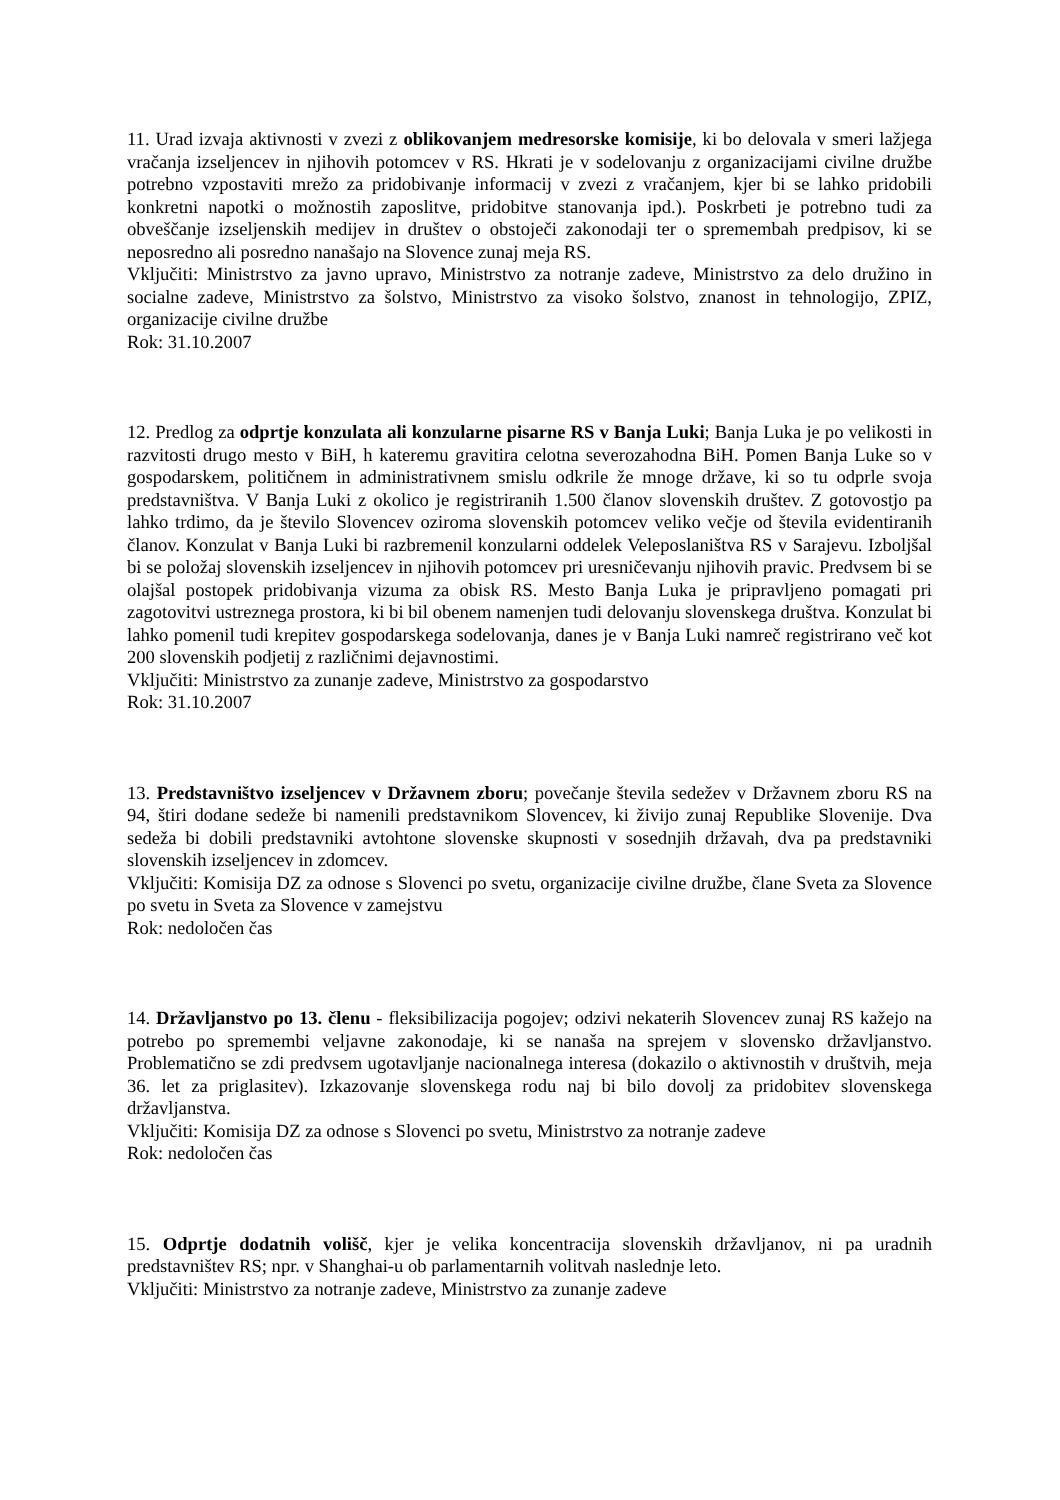11. Urad izvaja aktivnosti v zvezi z oblikovanjem medresorske komisije, ki bo delovala v smeri lažjega vračanja izseljencev in njihovih potomcev v RS. Hkrati je v sodelovanju z organizacijami civilne družbe potrebno vzpostaviti mrežo za pridobivanje informacij v zvezi z vračanjem, kjer bi se lahko pridobili konkretni napotki o možnostih zaposlitve, pridobitve stanovanja ipd.). Poskrbeti je potrebno tudi za obveščanje izseljenskih medijev in društev o obstoječi zakonodaji ter o spremembah predpisov, ki se neposredno ali posredno nanašajo na Slovence zunaj meja RS.
Vključiti: Ministrstvo za javno upravo, Ministrstvo za notranje zadeve, Ministrstvo za delo družino in socialne zadeve, Ministrstvo za šolstvo, Ministrstvo za visoko šolstvo, znanost in tehnologijo, ZPIZ, organizacije civilne družbe
Rok: 31.10.2007
12. Predlog za odprtje konzulata ali konzularne pisarne RS v Banja Luki; Banja Luka je po velikosti in razvitosti drugo mesto v BiH, h kateremu gravitira celotna severozahodna BiH. Pomen Banja Luke so v gospodarskem, političnem in administrativnem smislu odkrile že mnoge države, ki so tu odprle svoja predstavništva. V Banja Luki z okolico je registriranih 1.500 članov slovenskih društev. Z gotovostjo pa lahko trdimo, da je število Slovencev oziroma slovenskih potomcev veliko večje od števila evidentiranih članov. Konzulat v Banja Luki bi razbremenil konzularni oddelek Veleposlaništva RS v Sarajevu. Izboljšal bi se položaj slovenskih izseljencev in njihovih potomcev pri uresničevanju njihovih pravic. Predvsem bi se olajšal postopek pridobivanja vizuma za obisk RS. Mesto Banja Luka je pripravljeno pomagati pri zagotovitvi ustreznega prostora, ki bi bil obenem namenjen tudi delovanju slovenskega društva. Konzulat bi lahko pomenil tudi krepitev gospodarskega sodelovanja, danes je v Banja Luki namreč registrirano več kot 200 slovenskih podjetij z različnimi dejavnostimi.
Vključiti: Ministrstvo za zunanje zadeve, Ministrstvo za gospodarstvo
Rok: 31.10.2007
13. Predstavništvo izseljencev v Državnem zboru; povečanje števila sedežev v Državnem zboru RS na 94, štiri dodane sedeže bi namenili predstavnikom Slovencev, ki živijo zunaj Republike Slovenije. Dva sedeža bi dobili predstavniki avtohtone slovenske skupnosti v sosednjih državah, dva pa predstavniki slovenskih izseljencev in zdomcev.
Vključiti: Komisija DZ za odnose s Slovenci po svetu, organizacije civilne družbe, člane Sveta za Slovence po svetu in Sveta za Slovence v zamejstvu
Rok: nedoločen čas
14. Državljanstvo po 13. členu - fleksibilizacija pogojev; odzivi nekaterih Slovencev zunaj RS kažejo na potrebo po spremembi veljavne zakonodaje, ki se nanaša na sprejem v slovensko državljanstvo. Problematično se zdi predvsem ugotavljanje nacionalnega interesa (dokazilo o aktivnostih v društvih, meja 36. let za priglasitev). Izkazovanje slovenskega rodu naj bi bilo dovolj za pridobitev slovenskega državljanstva.
Vključiti: Komisija DZ za odnose s Slovenci po svetu, Ministrstvo za notranje zadeve
Rok: nedoločen čas
15. Odprtje dodatnih volišč, kjer je velika koncentracija slovenskih državljanov, ni pa uradnih predstavništev RS; npr. v Shanghai-u ob parlamentarnih volitvah naslednje leto.
Vključiti: Ministrstvo za notranje zadeve, Ministrstvo za zunanje zadeve